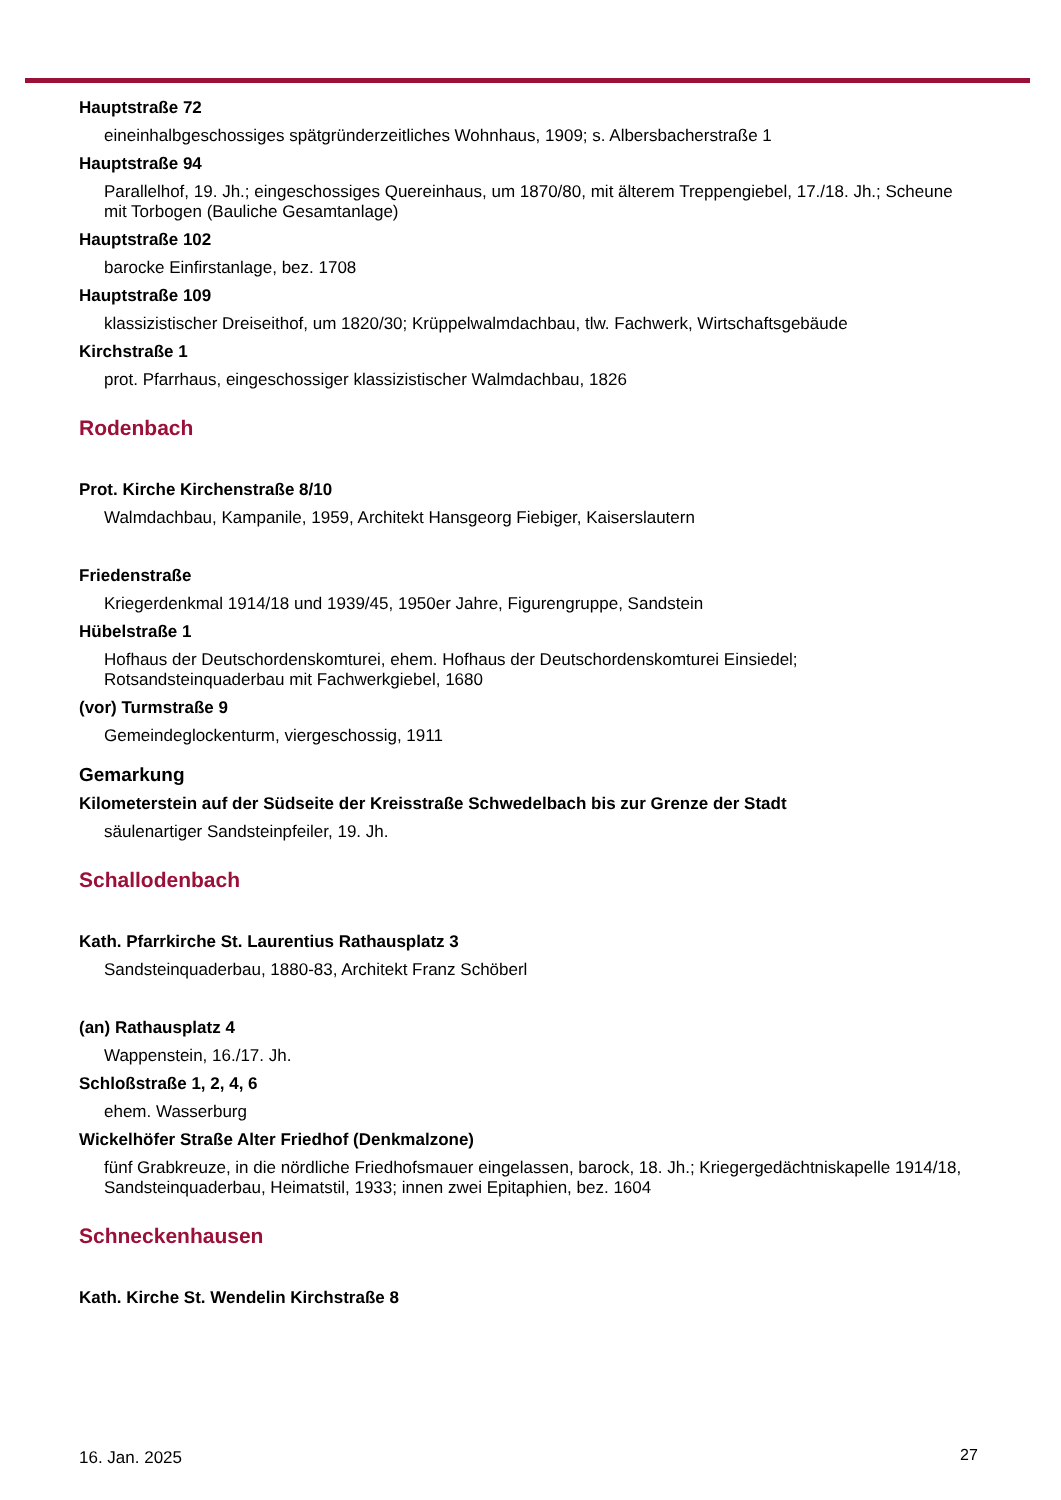Hauptstraße 72
eineinhalbgeschossiges spätgründerzeitliches Wohnhaus, 1909; s. Albersbacherstraße 1
Hauptstraße 94
Parallelhof, 19. Jh.; eingeschossiges Quereinhaus, um 1870/80, mit älterem Treppengiebel, 17./18. Jh.; Scheune mit Torbogen (Bauliche Gesamtanlage)
Hauptstraße 102
barocke Einfirstanlage, bez. 1708
Hauptstraße 109
klassizistischer Dreiseithof, um 1820/30; Krüppelwalmdachbau, tlw. Fachwerk, Wirtschaftsgebäude
Kirchstraße 1
prot. Pfarrhaus, eingeschossiger klassizistischer Walmdachbau, 1826
Rodenbach
Prot. Kirche Kirchenstraße 8/10
Walmdachbau, Kampanile, 1959, Architekt Hansgeorg Fiebiger, Kaiserslautern
Friedenstraße
Kriegerdenkmal 1914/18 und 1939/45, 1950er Jahre, Figurengruppe, Sandstein
Hübelstraße 1
Hofhaus der Deutschordenskomturei, ehem. Hofhaus der Deutschordenskomturei Einsiedel; Rotsandsteinquaderbau mit Fachwerkgiebel, 1680
(vor) Turmstraße 9
Gemeindeglockenturm, viergeschossig, 1911
Gemarkung
Kilometerstein auf der Südseite der Kreisstraße Schwedelbach bis zur Grenze der Stadt
säulenartiger Sandsteinpfeiler, 19. Jh.
Schallodenbach
Kath. Pfarrkirche St. Laurentius Rathausplatz 3
Sandsteinquaderbau, 1880-83, Architekt Franz Schöberl
(an) Rathausplatz 4
Wappenstein, 16./17. Jh.
Schloßstraße 1, 2, 4, 6
ehem. Wasserburg
Wickelhöfer Straße Alter Friedhof (Denkmalzone)
fünf Grabkreuze, in die nördliche Friedhofsmauer eingelassen, barock, 18. Jh.; Kriegergedächtniskapelle 1914/18, Sandsteinquaderbau, Heimatstil, 1933; innen zwei Epitaphien, bez. 1604
Schneckenhausen
Kath. Kirche St. Wendelin Kirchstraße 8
16. Jan. 2025 27